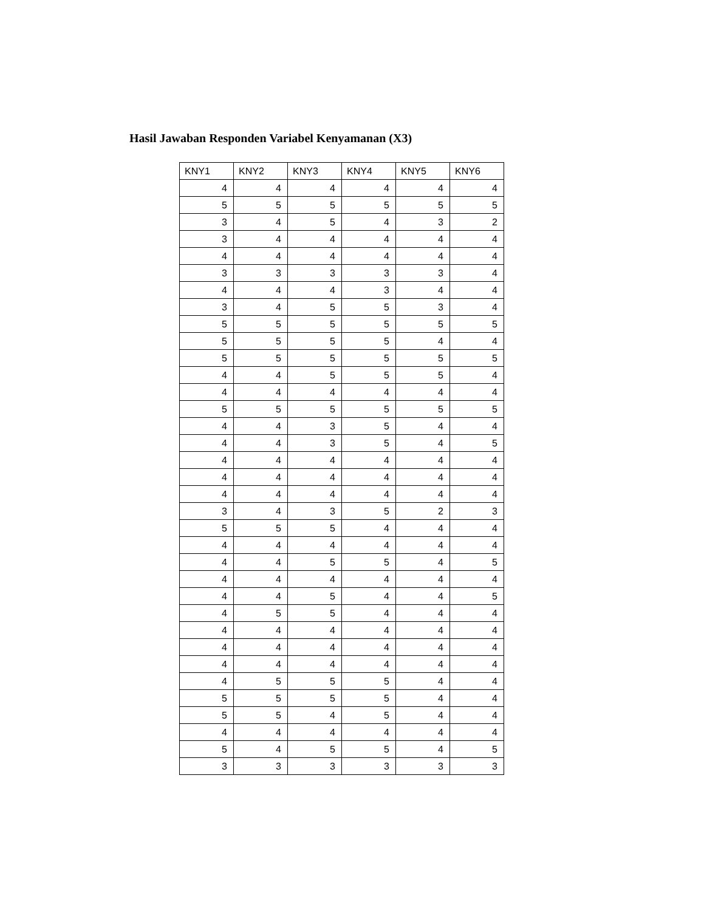Hasil Jawaban Responden Variabel Kenyamanan (X3)
| KNY1 | KNY2 | KNY3 | KNY4 | KNY5 | KNY6 |
| --- | --- | --- | --- | --- | --- |
| 4 | 4 | 4 | 4 | 4 | 4 |
| 5 | 5 | 5 | 5 | 5 | 5 |
| 3 | 4 | 5 | 4 | 3 | 2 |
| 3 | 4 | 4 | 4 | 4 | 4 |
| 4 | 4 | 4 | 4 | 4 | 4 |
| 3 | 3 | 3 | 3 | 3 | 4 |
| 4 | 4 | 4 | 3 | 4 | 4 |
| 3 | 4 | 5 | 5 | 3 | 4 |
| 5 | 5 | 5 | 5 | 5 | 5 |
| 5 | 5 | 5 | 5 | 4 | 4 |
| 5 | 5 | 5 | 5 | 5 | 5 |
| 4 | 4 | 5 | 5 | 5 | 4 |
| 4 | 4 | 4 | 4 | 4 | 4 |
| 5 | 5 | 5 | 5 | 5 | 5 |
| 4 | 4 | 3 | 5 | 4 | 4 |
| 4 | 4 | 3 | 5 | 4 | 5 |
| 4 | 4 | 4 | 4 | 4 | 4 |
| 4 | 4 | 4 | 4 | 4 | 4 |
| 4 | 4 | 4 | 4 | 4 | 4 |
| 3 | 4 | 3 | 5 | 2 | 3 |
| 5 | 5 | 5 | 4 | 4 | 4 |
| 4 | 4 | 4 | 4 | 4 | 4 |
| 4 | 4 | 5 | 5 | 4 | 5 |
| 4 | 4 | 4 | 4 | 4 | 4 |
| 4 | 4 | 5 | 4 | 4 | 5 |
| 4 | 5 | 5 | 4 | 4 | 4 |
| 4 | 4 | 4 | 4 | 4 | 4 |
| 4 | 4 | 4 | 4 | 4 | 4 |
| 4 | 4 | 4 | 4 | 4 | 4 |
| 4 | 5 | 5 | 5 | 4 | 4 |
| 5 | 5 | 5 | 5 | 4 | 4 |
| 5 | 5 | 4 | 5 | 4 | 4 |
| 4 | 4 | 4 | 4 | 4 | 4 |
| 5 | 4 | 5 | 5 | 4 | 5 |
| 3 | 3 | 3 | 3 | 3 | 3 |